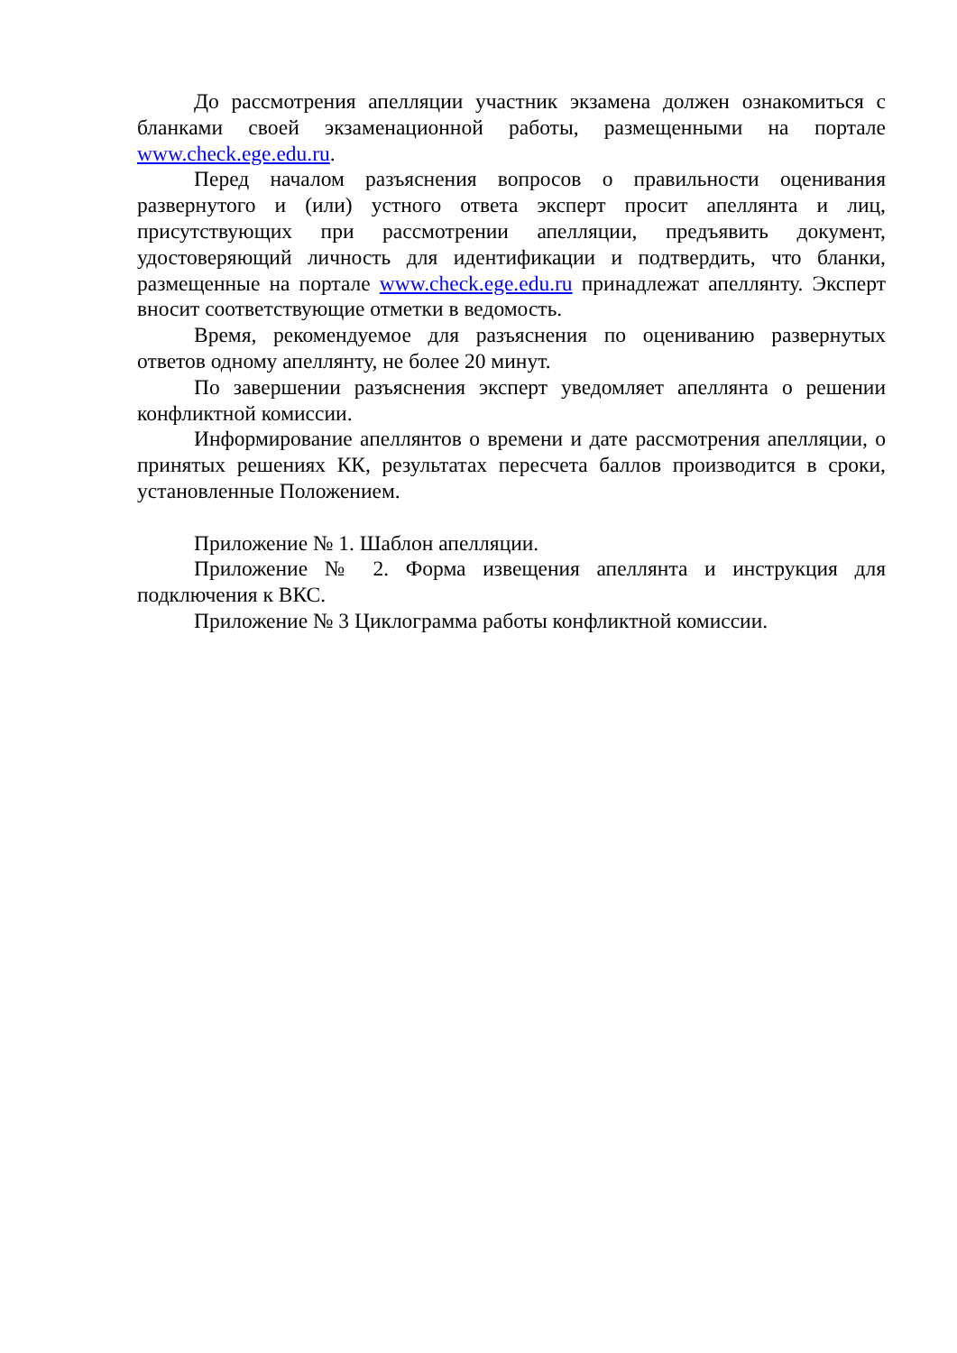До рассмотрения апелляции участник экзамена должен ознакомиться с бланками своей экзаменационной работы, размещенными на портале www.check.ege.edu.ru.
Перед началом разъяснения вопросов о правильности оценивания развернутого и (или) устного ответа эксперт просит апеллянта и лиц, присутствующих при рассмотрении апелляции, предъявить документ, удостоверяющий личность для идентификации и подтвердить, что бланки, размещенные на портале www.check.ege.edu.ru принадлежат апеллянту. Эксперт вносит соответствующие отметки в ведомость.
Время, рекомендуемое для разъяснения по оцениванию развернутых ответов одному апеллянту, не более 20 минут.
По завершении разъяснения эксперт уведомляет апеллянта о решении конфликтной комиссии.
Информирование апеллянтов о времени и дате рассмотрения апелляции, о принятых решениях КК, результатах пересчета баллов производится в сроки, установленные Положением.
Приложение № 1. Шаблон апелляции.
Приложение № 2. Форма извещения апеллянта и инструкция для подключения к ВКС.
Приложение № 3 Циклограмма работы конфликтной комиссии.